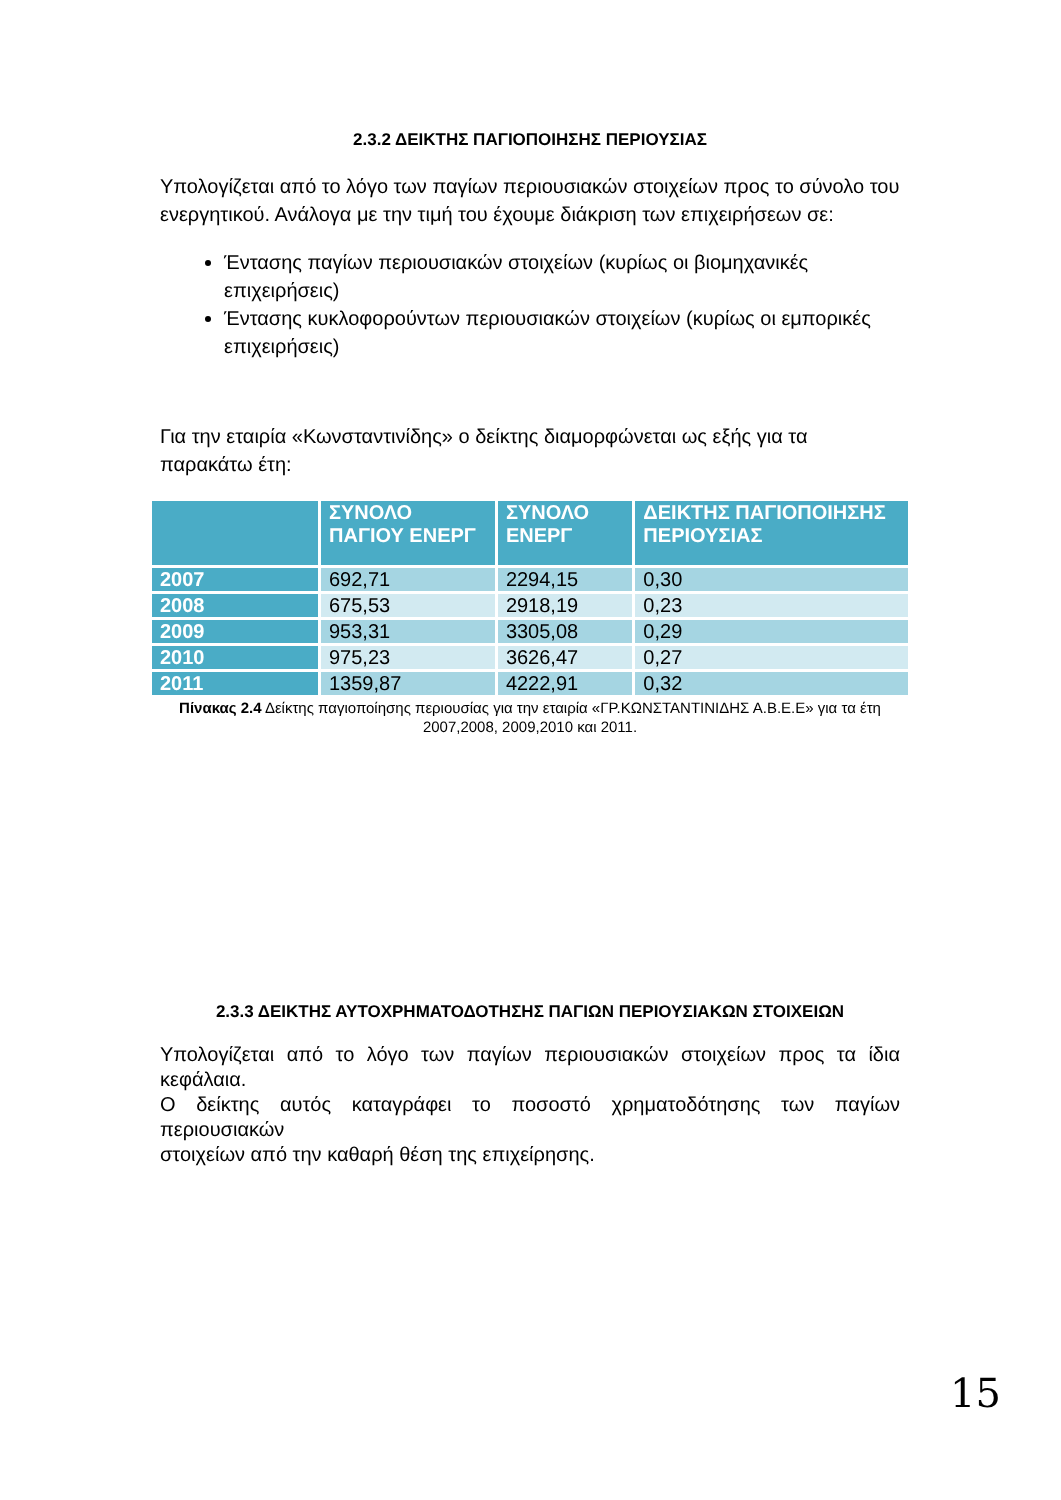2.3.2 ΔΕΙΚΤΗΣ ΠΑΓΙΟΠΟΙΗΣΗΣ ΠΕΡΙΟΥΣΙΑΣ
Υπολογίζεται από το λόγο των παγίων περιουσιακών στοιχείων προς το σύνολο του ενεργητικού. Ανάλογα με την τιμή του έχουμε διάκριση των επιχειρήσεων σε:
Έντασης παγίων περιουσιακών στοιχείων (κυρίως οι βιομηχανικές επιχειρήσεις)
Έντασης κυκλοφορούντων περιουσιακών στοιχείων (κυρίως οι εμπορικές επιχειρήσεις)
Για την εταιρία «Κωνσταντινίδης» ο δείκτης διαμορφώνεται ως εξής για τα παρακάτω έτη:
| | ΣΥΝΟΛΟ ΠΑΓΙΟΥ ΕΝΕΡΓ | ΣΥΝΟΛΟ ΕΝΕΡΓ | ΔΕΙΚΤΗΣ ΠΑΓΙΟΠΟΙΗΣΗΣ ΠΕΡΙΟΥΣΙΑΣ |
| --- | --- | --- | --- |
| 2007 | 692,71 | 2294,15 | 0,30 |
| 2008 | 675,53 | 2918,19 | 0,23 |
| 2009 | 953,31 | 3305,08 | 0,29 |
| 2010 | 975,23 | 3626,47 | 0,27 |
| 2011 | 1359,87 | 4222,91 | 0,32 |
Πίνακας 2.4 Δείκτης παγιοποίησης περιουσίας για την εταιρία «ΓΡ.ΚΩΝΣΤΑΝΤΙΝΙΔΗΣ Α.Β.Ε.Ε» για τα έτη 2007,2008, 2009,2010 και 2011.
2.3.3 ΔΕΙΚΤΗΣ ΑΥΤΟΧΡΗΜΑΤΟΔΟΤΗΣΗΣ ΠΑΓΙΩΝ ΠΕΡΙΟΥΣΙΑΚΩΝ ΣΤΟΙΧΕΙΩΝ
Υπολογίζεται από το λόγο των παγίων περιουσιακών στοιχείων προς τα ίδια κεφάλαια.
Ο δείκτης αυτός καταγράφει το ποσοστό χρηματοδότησης των παγίων περιουσιακών
στοιχείων από την καθαρή θέση της επιχείρησης.
15